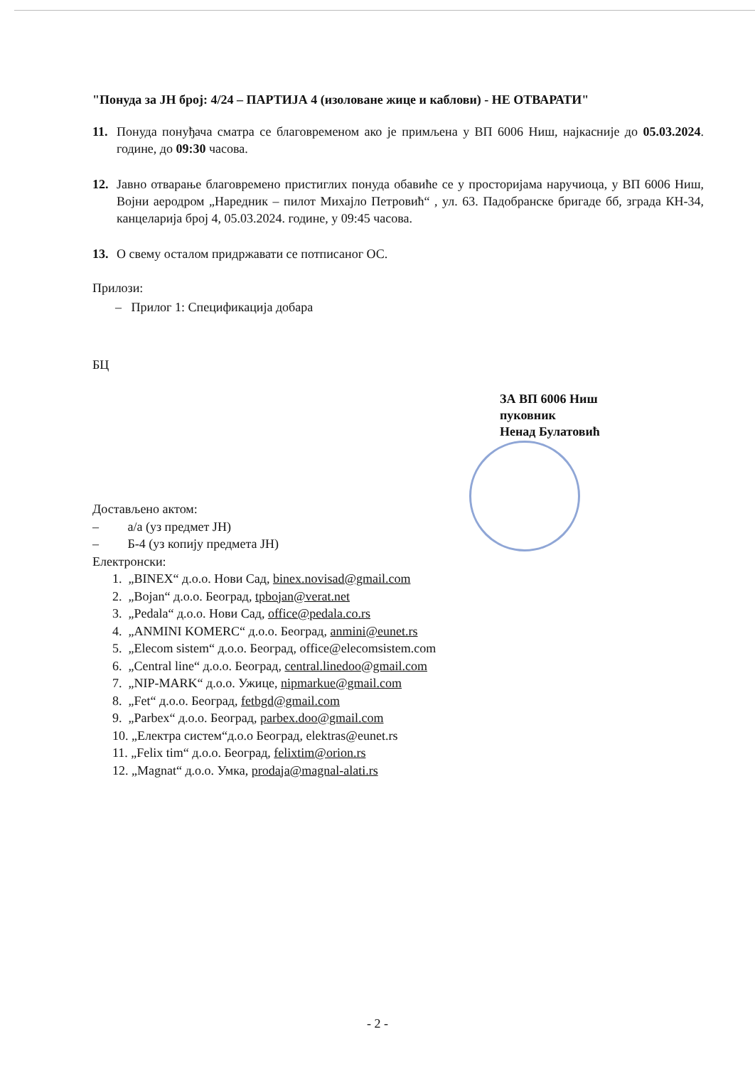"Понуда за ЈН број: 4/24 – ПАРТИЈА 4 (изоловане жице и каблови) - НЕ ОТВАРАТИ"
11. Понуда понуђача сматра се благовременом ако је примљена у ВП 6006 Ниш, најкасније до 05.03.2024. године, до 09:30 часова.
12. Јавно отварање благовремено пристиглих понуда обавиће се у просторијама наручиоца, у ВП 6006 Ниш, Војни аеродром „Наредник – пилот Михајло Петровић“ , ул. 63. Падобранске бригаде бб, зграда КН-34, канцеларија број 4, 05.03.2024. године, у 09:45 часова.
13. О свему осталом придржавати се потписаног ОС.
Прилози:
– Прилог 1: Спецификација добара
БЦ
ЗА ВП 6006 Ниш
пуковник
Ненад Булатовић
Достављено актом:
– а/а (уз предмет ЈН)
– Б-4 (уз копију предмета ЈН)
Електронски:
1. „BINEX“ д.о.о. Нови Сад, binex.novisad@gmail.com
2. „Bojan“ д.о.о. Београд, tpbojan@verat.net
3. „Pedala“ д.о.о. Нови Сад, office@pedala.co.rs
4. „ANMINI KOMERC“ д.о.о. Београд, anmini@eunet.rs
5. „Elecom sistem“ д.о.о. Београд, office@elecomsistem.com
6. „Central line“ д.о.о. Београд, central.linedoo@gmail.com
7. „NIP-MARK“ д.о.о. Ужице, nipmarkue@gmail.com
8. „Fet“ д.о.о. Београд, fetbgd@gmail.com
9. „Parbex“ д.о.о. Београд, parbex.doo@gmail.com
10. „Електра систем“д.о.о Београд, elektras@eunet.rs
11. „Felix tim“ д.о.о. Београд, felixtim@orion.rs
12. „Magnat“ д.о.о. Умка, prodaja@magnal-alati.rs
- 2 -